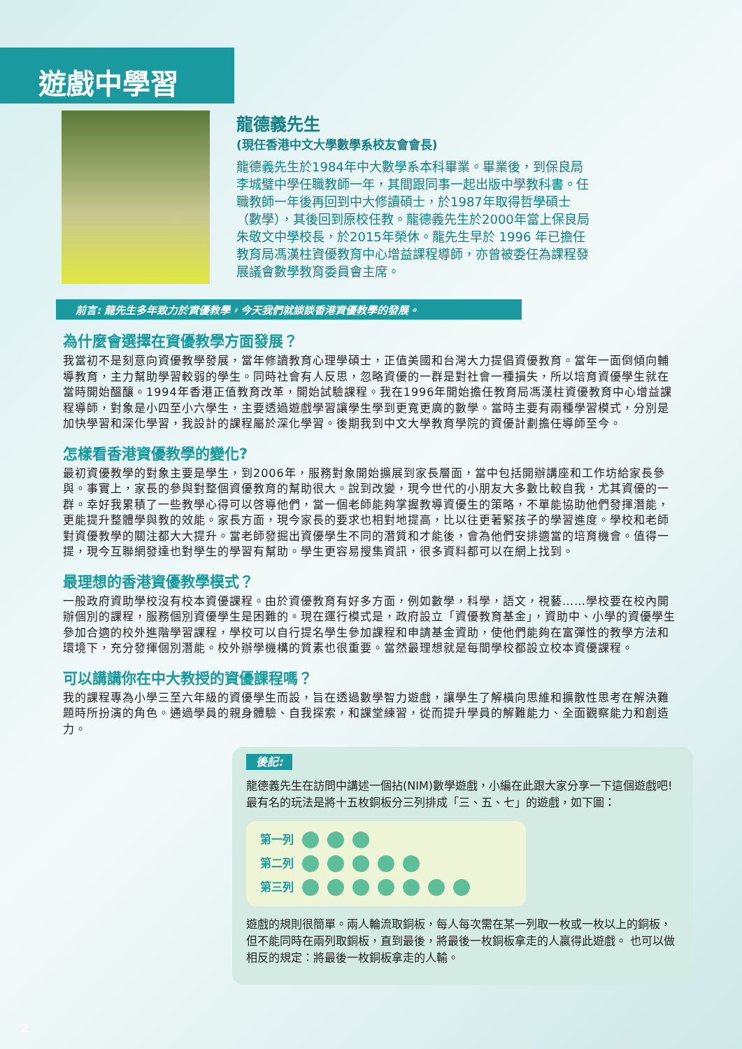遊戲中學習
龍德義先生
(現任香港中文大學數學系校友會會長)
龍德義先生於1984年中大數學系本科畢業。畢業後，到保良局李城璧中學任職教師一年，其間跟同事一起出版中學教科書。任職教師一年後再回到中大修讀碩士，於1987年取得哲學碩士（數學），其後回到原校任教。龍德義先生於2000年當上保良局朱敬文中學校長，於2015年榮休。龍先生早於 1996 年已擔任教育局馮漢柱資優教育中心增益課程導師，亦曾被委任為課程發展議會數學教育委員會主席。
前言: 龍先生多年致力於資優教學，今天我們就談談香港資優教學的發展。
為什麼會選擇在資優教學方面發展？
我當初不是刻意向資優教學發展，當年修讀教育心理學碩士，正值美國和台灣大力提倡資優教育。當年一面倒傾向輔導教育，主力幫助學習較弱的學生。同時社會有人反思，忽略資優的一群是對社會一種損失，所以培育資優學生就在當時開始醞釀。1994年香港正值教育改革，開始試驗課程。我在1996年開始擔任教育局馮漢柱資優教育中心增益課程導師，對象是小四至小六學生，主要透過遊戲學習讓學生學到更寬更廣的數學。當時主要有兩種學習模式，分別是加快學習和深化學習，我設計的課程屬於深化學習。後期我到中文大學教育學院的資優計劃擔任導師至今。
怎樣看香港資優教學的變化?
最初資優教學的對象主要是學生，到2006年，服務對象開始擴展到家長層面，當中包括開辦講座和工作坊給家長參與。事實上，家長的參與對整個資優教育的幫助很大。說到改變，現今世代的小朋友大多數比較自我，尤其資優的一群。幸好我累積了一些教學心得可以啓導他們，當一個老師能夠掌握教導資優生的策略，不單能協助他們發揮潛能，更能提升整體學與教的效能。家長方面，現今家長的要求也相對地提高，比以往更著緊孩子的學習進度。學校和老師對資優教學的關注都大大提升。當老師發掘出資優學生不同的潛質和才能後，會為他們安排適當的培育機會。值得一提，現今互聯網發達也對學生的學習有幫助。學生更容易搜集資訊，很多資料都可以在網上找到。
最理想的香港資優教學模式？
一般政府資助學校沒有校本資優課程。由於資優教育有好多方面，例如數學，科學，語文，視藝……學校要在校內開辦個別的課程，服務個別資優學生是困難的。現在運行模式是，政府設立「資優教育基金」，資助中、小學的資優學生參加合適的校外進階學習課程，學校可以自行提名學生參加課程和申請基金資助，使他們能夠在富彈性的教學方法和環境下，充分發揮個別潛能。校外辦學機構的質素也很重要。當然最理想就是每間學校都設立校本資優課程。
可以講講你在中大教授的資優課程嗎？
我的課程專為小學三至六年級的資優學生而設，旨在透過數學智力遊戲，讓學生了解橫向思維和擴散性思考在解決難題時所扮演的角色。通過學員的親身體驗、自我探索，和課堂練習，從而提升學員的解難能力、全面觀察能力和創造力。
後記:
龍德義先生在訪問中講述一個拈(NIM)數學遊戲，小編在此跟大家分享一下這個遊戲吧!
最有名的玩法是將十五枚銅板分三列排成「三、五、七」的遊戲，如下圖：
第一列
第二列
第三列
遊戲的規則很簡單。兩人輪流取銅板，每人每次需在某一列取一枚或一枚以上的銅板，但不能同時在兩列取銅板，直到最後，將最後一枚銅板拿走的人贏得此遊戲。 也可以做相反的規定：將最後一枚銅板拿走的人輸。
2